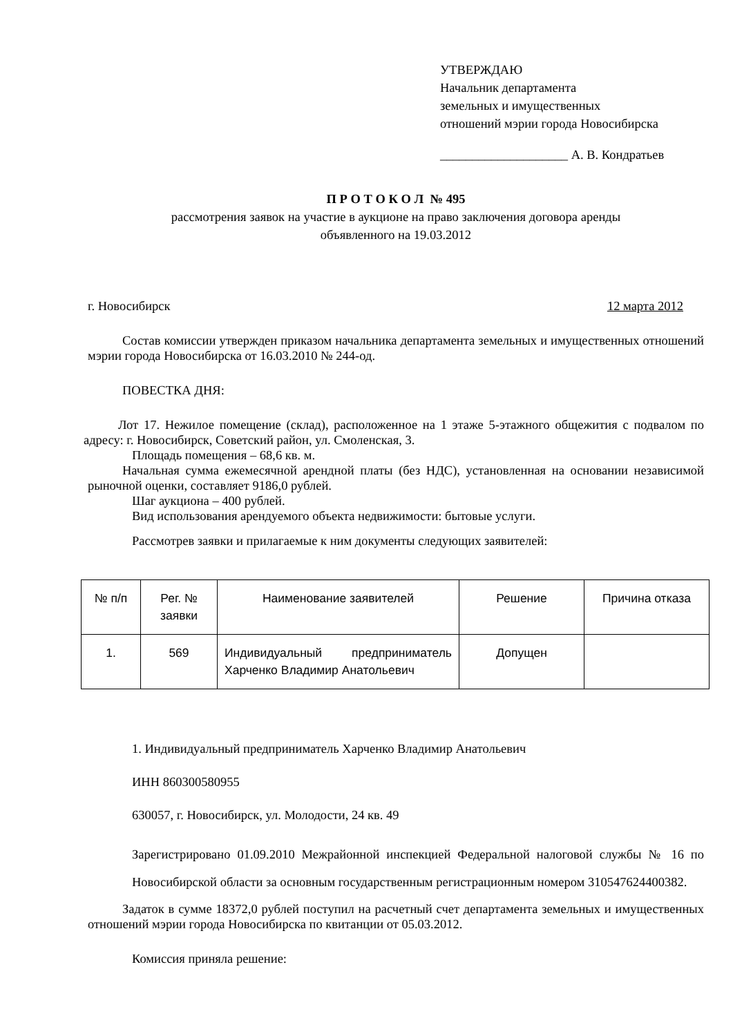УТВЕРЖДАЮ
Начальник департамента
земельных и имущественных
отношений мэрии города Новосибирска
____________________ А. В. Кондратьев
П Р О Т О К О Л № 495
рассмотрения заявок на участие в аукционе на право заключения договора аренды
объявленного на 19.03.2012
г. Новосибирск 12 марта 2012
Состав комиссии утвержден приказом начальника департамента земельных и имущественных отношений мэрии города Новосибирска от 16.03.2010 № 244-од.
ПОВЕСТКА ДНЯ:
Лот 17. Нежилое помещение (склад), расположенное на 1 этаже 5-этажного общежития с подвалом по адресу: г. Новосибирск, Советский район, ул. Смоленская, 3.
Площадь помещения – 68,6 кв. м.
Начальная сумма ежемесячной арендной платы (без НДС), установленная на основании независимой рыночной оценки, составляет 9186,0 рублей.
Шаг аукциона – 400 рублей.
Вид использования арендуемого объекта недвижимости: бытовые услуги.
Рассмотрев заявки и прилагаемые к ним документы следующих заявителей:
| № п/п | Рег. № заявки | Наименование заявителей | Решение | Причина отказа |
| --- | --- | --- | --- | --- |
| 1. | 569 | Индивидуальный предприниматель Харченко Владимир Анатольевич | Допущен | |
1. Индивидуальный предприниматель Харченко Владимир Анатольевич
ИНН 860300580955
630057, г. Новосибирск, ул. Молодости, 24 кв. 49
Зарегистрировано 01.09.2010 Межрайонной инспекцией Федеральной налоговой службы № 16 по Новосибирской области за основным государственным регистрационным номером 310547624400382.
Задаток в сумме 18372,0 рублей поступил на расчетный счет департамента земельных и имущественных отношений мэрии города Новосибирска по квитанции от 05.03.2012.
Комиссия приняла решение: